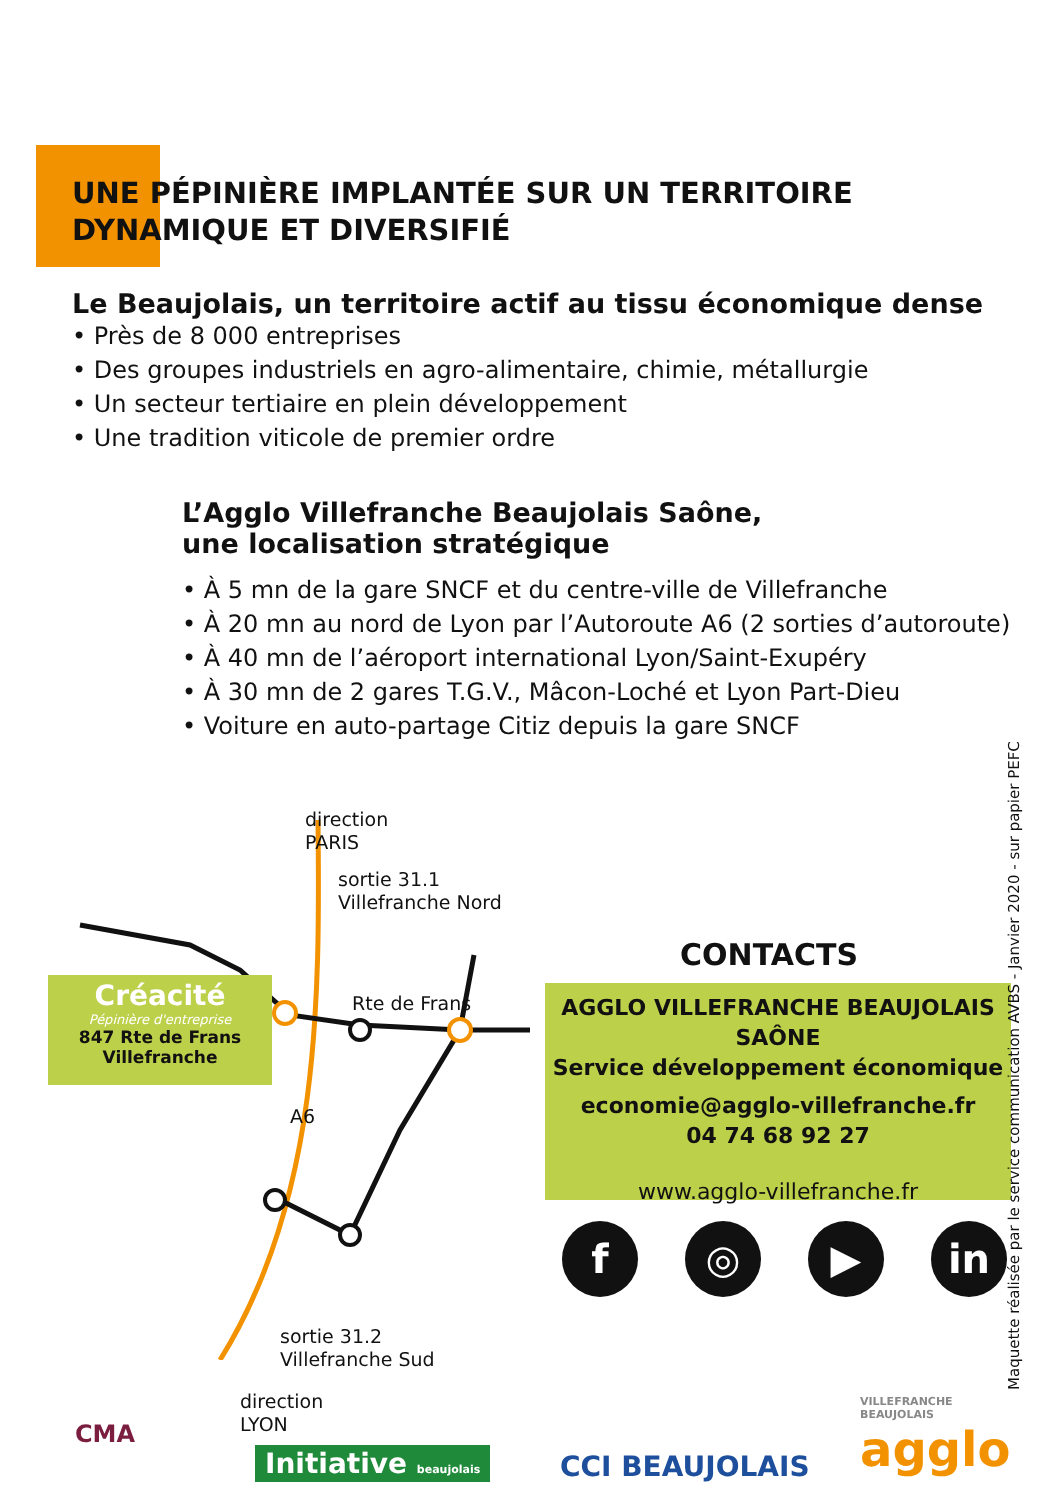UNE PÉPINIÈRE IMPLANTÉE SUR UN TERRITOIRE
DYNAMIQUE ET DIVERSIFIÉ
Le Beaujolais, un territoire actif au tissu économique dense
• Près de 8 000 entreprises
• Des groupes industriels en agro-alimentaire, chimie, métallurgie
• Un secteur tertiaire en plein développement
• Une tradition viticole de premier ordre
L’Agglo Villefranche Beaujolais Saône,
une localisation stratégique
• À 5 mn de la gare SNCF et du centre-ville de Villefranche
• À 20 mn au nord de Lyon par l’Autoroute A6 (2 sorties d’autoroute)
• À 40 mn de l’aéroport international Lyon/Saint-Exupéry
• À 30 mn de 2 gares T.G.V., Mâcon-Loché et Lyon Part-Dieu
• Voiture en auto-partage Citiz depuis la gare SNCF
direction
PARIS
sortie 31.1
Villefranche Nord
Rte de Frans
A6
sortie 31.2
Villefranche Sud
direction
LYON
Créacité
Pépinière d'entreprise
847 Rte de Frans
Villefranche
CONTACTS
AGGLO VILLEFRANCHE BEAUJOLAIS SAÔNE
Service développement économique
economie@agglo-villefranche.fr
04 74 68 92 27
www.agglo-villefranche.fr
f ◎ ▶ in
Maquette réalisée par le service communication AVBS - Janvier 2020 - sur papier PEFC
CMA
Initiative beaujolais CCI BEAUJOLAIS
VILLEFRANCHE
BEAUJOLAIS
agglo